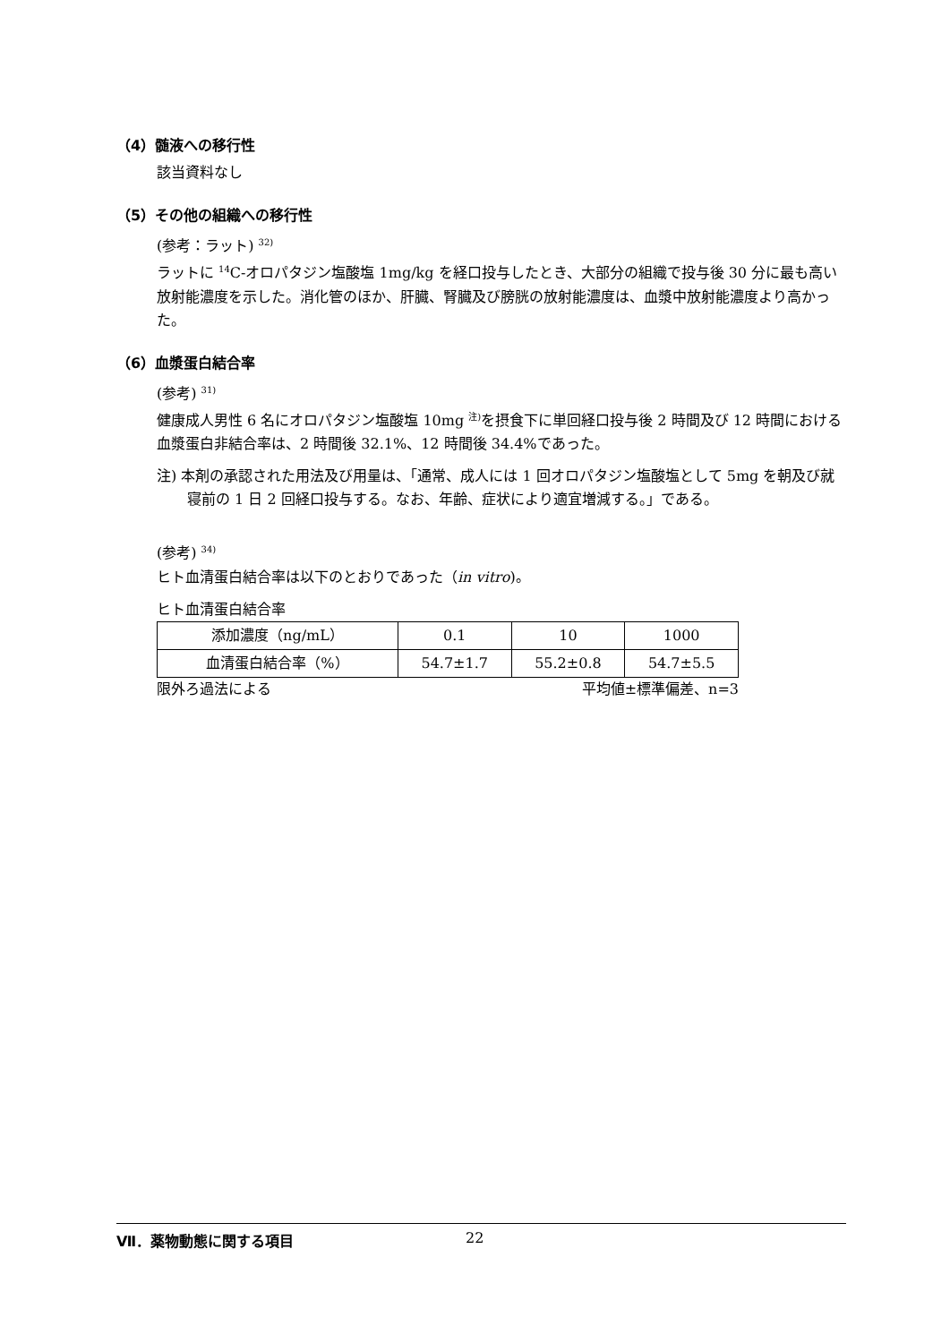（4）髄液への移行性
該当資料なし
（5）その他の組織への移行性
(参考：ラット) <sup>32)</sup>
ラットに <sup>14</sup>C-オロパタジン塩酸塩 1mg/kg を経口投与したとき、大部分の組織で投与後 30 分に最も高い放射能濃度を示した。消化管のほか、肝臓、腎臓及び膀胱の放射能濃度は、血漿中放射能濃度より高かった。
（6）血漿蛋白結合率
(参考) <sup>31)</sup>
健康成人男性 6 名にオロパタジン塩酸塩 10mg <sup>注)</sup>を摂食下に単回経口投与後 2 時間及び 12 時間における血漿蛋白非結合率は、2 時間後 32.1%、12 時間後 34.4%であった。
注) 本剤の承認された用法及び用量は、「通常、成人には 1 回オロパタジン塩酸塩として 5mg を朝及び就寝前の 1 日 2 回経口投与する。なお、年齢、症状により適宜増減する。」である。
(参考) <sup>34)</sup>
ヒト血清蛋白結合率は以下のとおりであった（in vitro)。
ヒト血清蛋白結合率
| 添加濃度（ng/mL） | 0.1 | 10 | 1000 |
| 血清蛋白結合率（%） | 54.7±1.7 | 55.2±0.8 | 54.7±5.5 |
限外ろ過法による 平均値±標準偏差、n=3
Ⅶ．薬物動態に関する項目 22